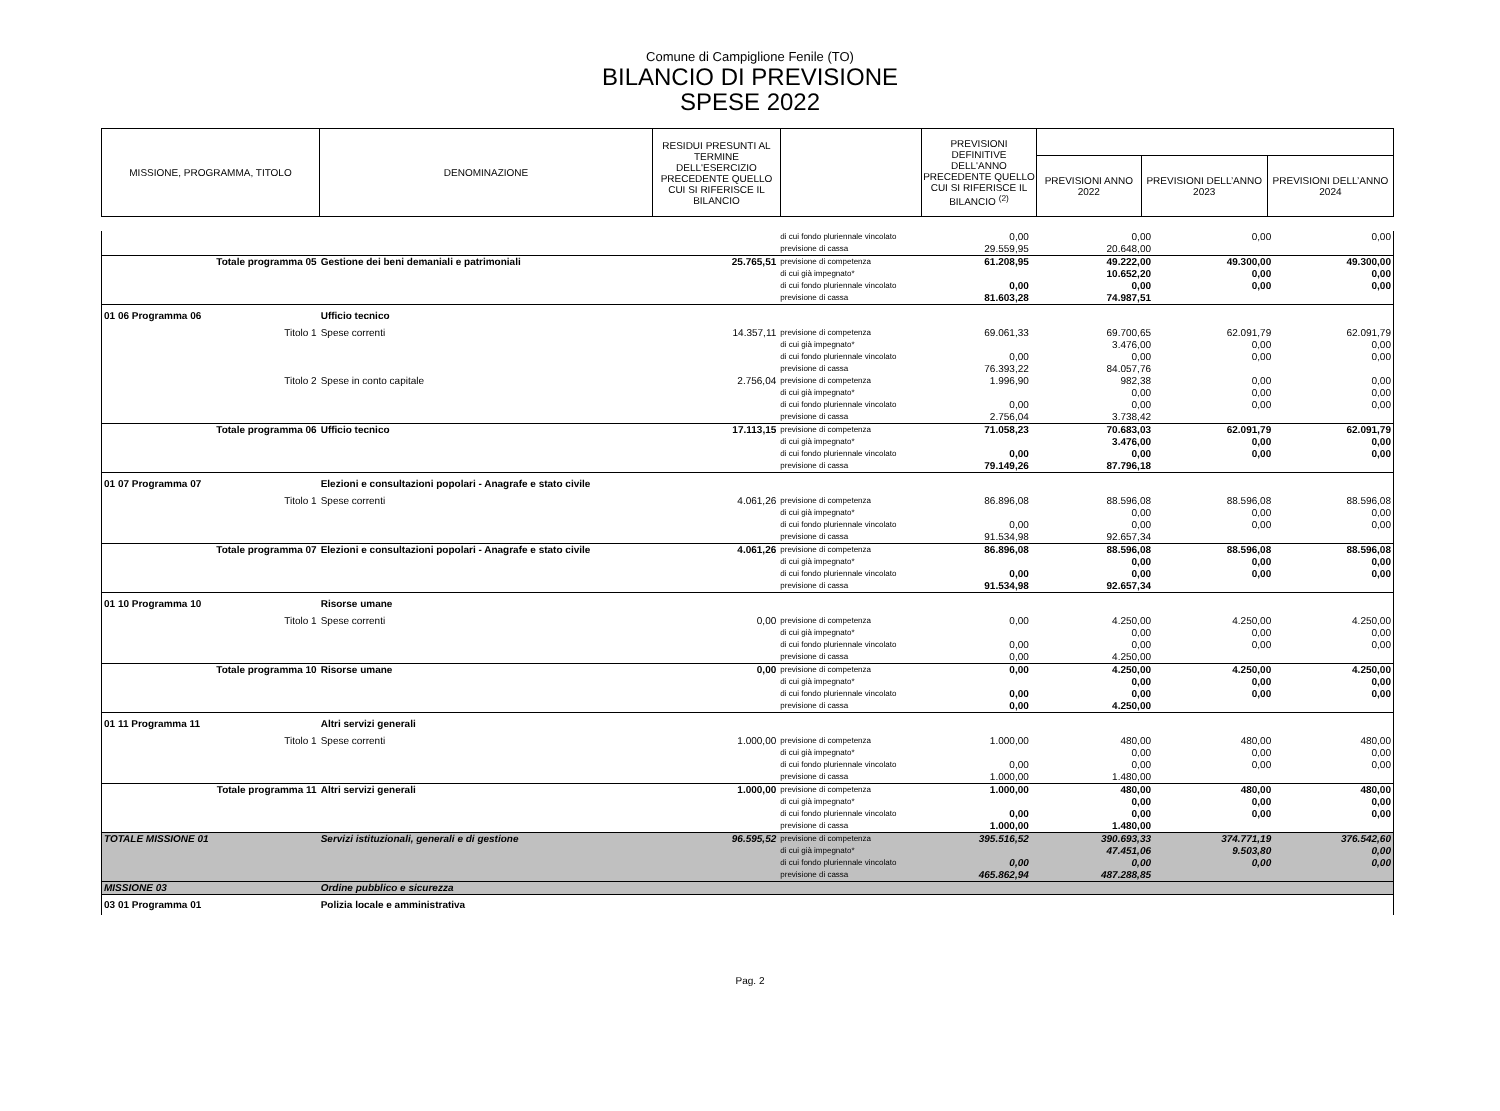Comune di Campiglione Fenile (TO)
BILANCIO DI PREVISIONE
SPESE 2022
| MISSIONE, PROGRAMMA, TITOLO | DENOMINAZIONE | RESIDUI PRESUNTI AL TERMINE DELL'ESERCIZIO PRECEDENTE QUELLO CUI SI RIFERISCE IL BILANCIO | | PREVISIONI DEFINITIVE DELL'ANNO PRECEDENTE QUELLO CUI SI RIFERISCE IL BILANCIO <sup>(2)</sup> | | | |
| | | | | | PREVISIONI ANNO 2022 | PREVISIONI DELL’ANNO 2023 | PREVISIONI DELL’ANNO 2024 |
| | | | di cui fondo pluriennale vincolato | 0,00 | 0,00 | 0,00 | 0,00 |
| | | | previsione di cassa | 29.559,95 | 20.648,00 | | |
| Totale programma 05 | Gestione dei beni demaniali e patrimoniali | 25.765,51 | previsione di competenza | 61.208,95 | 49.222,00 | 49.300,00 | 49.300,00 |
| | | | di cui già impegnato* | | 10.652,20 | 0,00 | 0,00 |
| | | | di cui fondo pluriennale vincolato | 0,00 | 0,00 | 0,00 | 0,00 |
| | | | previsione di cassa | 81.603,28 | 74.987,51 | | |
| 01 06 Programma 06 | Ufficio tecnico | | | | | | |
| Titolo 1 | Spese correnti | 14.357,11 | previsione di competenza | 69.061,33 | 69.700,65 | 62.091,79 | 62.091,79 |
| | | | di cui già impegnato* | | 3.476,00 | 0,00 | 0,00 |
| | | | di cui fondo pluriennale vincolato | 0,00 | 0,00 | 0,00 | 0,00 |
| | | | previsione di cassa | 76.393,22 | 84.057,76 | | |
| Titolo 2 | Spese in conto capitale | 2.756,04 | previsione di competenza | 1.996,90 | 982,38 | 0,00 | 0,00 |
| | | | di cui già impegnato* | | 0,00 | 0,00 | 0,00 |
| | | | di cui fondo pluriennale vincolato | 0,00 | 0,00 | 0,00 | 0,00 |
| | | | previsione di cassa | 2.756,04 | 3.738,42 | | |
| Totale programma 06 | Ufficio tecnico | 17.113,15 | previsione di competenza | 71.058,23 | 70.683,03 | 62.091,79 | 62.091,79 |
| | | | di cui già impegnato* | | 3.476,00 | 0,00 | 0,00 |
| | | | di cui fondo pluriennale vincolato | 0,00 | 0,00 | 0,00 | 0,00 |
| | | | previsione di cassa | 79.149,26 | 87.796,18 | | |
| 01 07 Programma 07 | Elezioni e consultazioni popolari - Anagrafe e stato civile | | | | | | |
| Titolo 1 | Spese correnti | 4.061,26 | previsione di competenza | 86.896,08 | 88.596,08 | 88.596,08 | 88.596,08 |
| | | | di cui già impegnato* | | 0,00 | 0,00 | 0,00 |
| | | | di cui fondo pluriennale vincolato | 0,00 | 0,00 | 0,00 | 0,00 |
| | | | previsione di cassa | 91.534,98 | 92.657,34 | | |
| Totale programma 07 | Elezioni e consultazioni popolari - Anagrafe e stato civile | 4.061,26 | previsione di competenza | 86.896,08 | 88.596,08 | 88.596,08 | 88.596,08 |
| | | | di cui già impegnato* | | 0,00 | 0,00 | 0,00 |
| | | | di cui fondo pluriennale vincolato | 0,00 | 0,00 | 0,00 | 0,00 |
| | | | previsione di cassa | 91.534,98 | 92.657,34 | | |
| 01 10 Programma 10 | Risorse umane | | | | | | |
| Titolo 1 | Spese correnti | 0,00 | previsione di competenza | 0,00 | 4.250,00 | 4.250,00 | 4.250,00 |
| | | | di cui già impegnato* | | 0,00 | 0,00 | 0,00 |
| | | | di cui fondo pluriennale vincolato | 0,00 | 0,00 | 0,00 | 0,00 |
| | | | previsione di cassa | 0,00 | 4.250,00 | | |
| Totale programma 10 | Risorse umane | 0,00 | previsione di competenza | 0,00 | 4.250,00 | 4.250,00 | 4.250,00 |
| | | | di cui già impegnato* | | 0,00 | 0,00 | 0,00 |
| | | | di cui fondo pluriennale vincolato | 0,00 | 0,00 | 0,00 | 0,00 |
| | | | previsione di cassa | 0,00 | 4.250,00 | | |
| 01 11 Programma 11 | Altri servizi generali | | | | | | |
| Titolo 1 | Spese correnti | 1.000,00 | previsione di competenza | 1.000,00 | 480,00 | 480,00 | 480,00 |
| | | | di cui già impegnato* | | 0,00 | 0,00 | 0,00 |
| | | | di cui fondo pluriennale vincolato | 0,00 | 0,00 | 0,00 | 0,00 |
| | | | previsione di cassa | 1.000,00 | 1.480,00 | | |
| Totale programma 11 | Altri servizi generali | 1.000,00 | previsione di competenza | 1.000,00 | 480,00 | 480,00 | 480,00 |
| | | | di cui già impegnato* | | 0,00 | 0,00 | 0,00 |
| | | | di cui fondo pluriennale vincolato | 0,00 | 0,00 | 0,00 | 0,00 |
| | | | previsione di cassa | 1.000,00 | 1.480,00 | | |
| TOTALE MISSIONE 01 | Servizi istituzionali, generali e di gestione | 96.595,52 | previsione di competenza | 395.516,52 | 390.693,33 | 374.771,19 | 376.542,60 |
| | | | di cui già impegnato* | | 47.451,06 | 9.503,80 | 0,00 |
| | | | di cui fondo pluriennale vincolato | 0,00 | 0,00 | 0,00 | 0,00 |
| | | | previsione di cassa | 465.862,94 | 487.288,85 | | |
| MISSIONE 03 | Ordine pubblico e sicurezza | | | | | | |
| 03 01 Programma 01 | Polizia locale e amministrativa | | | | | | |
Pag. 2